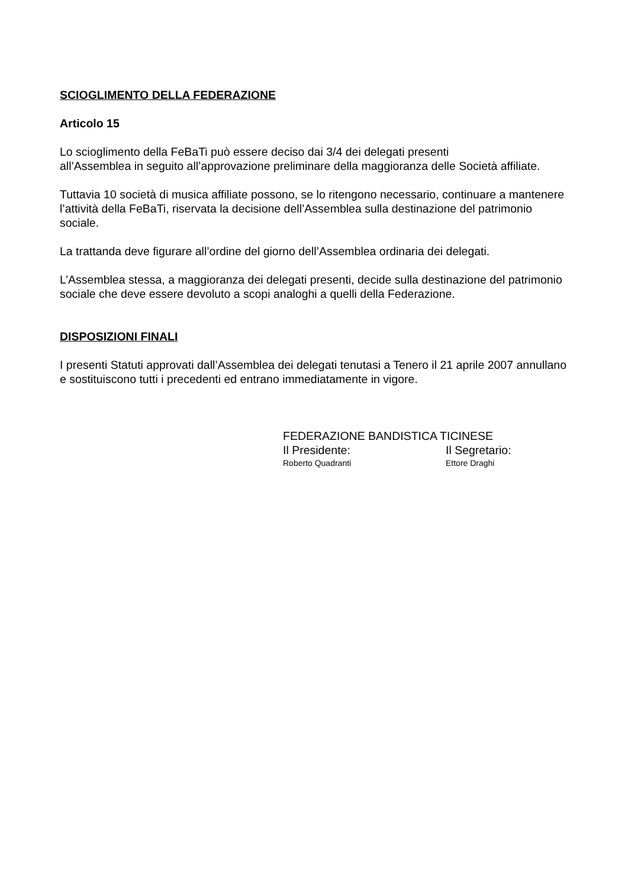SCIOGLIMENTO DELLA FEDERAZIONE
Articolo 15
Lo scioglimento della FeBaTi può essere deciso dai 3/4 dei delegati presenti
all’Assemblea in seguito all’approvazione preliminare della maggioranza delle Società affiliate.
Tuttavia 10 società di musica affiliate possono, se lo ritengono necessario, continuare a mantenere l’attività della FeBaTi, riservata la decisione dell’Assemblea sulla destinazione del patrimonio sociale.
La trattanda deve figurare all’ordine del giorno dell’Assemblea ordinaria dei delegati.
L’Assemblea stessa, a maggioranza dei delegati presenti, decide sulla destinazione del patrimonio sociale che deve essere devoluto a scopi analoghi a quelli della Federazione.
DISPOSIZIONI FINALI
I presenti Statuti approvati dall’Assemblea dei delegati tenutasi a Tenero il 21 aprile 2007 annullano e sostituiscono tutti i precedenti ed entrano immediatamente in vigore.
FEDERAZIONE BANDISTICA TICINESE
Il Presidente: Il Segretario:
Roberto Quadranti Ettore Draghi